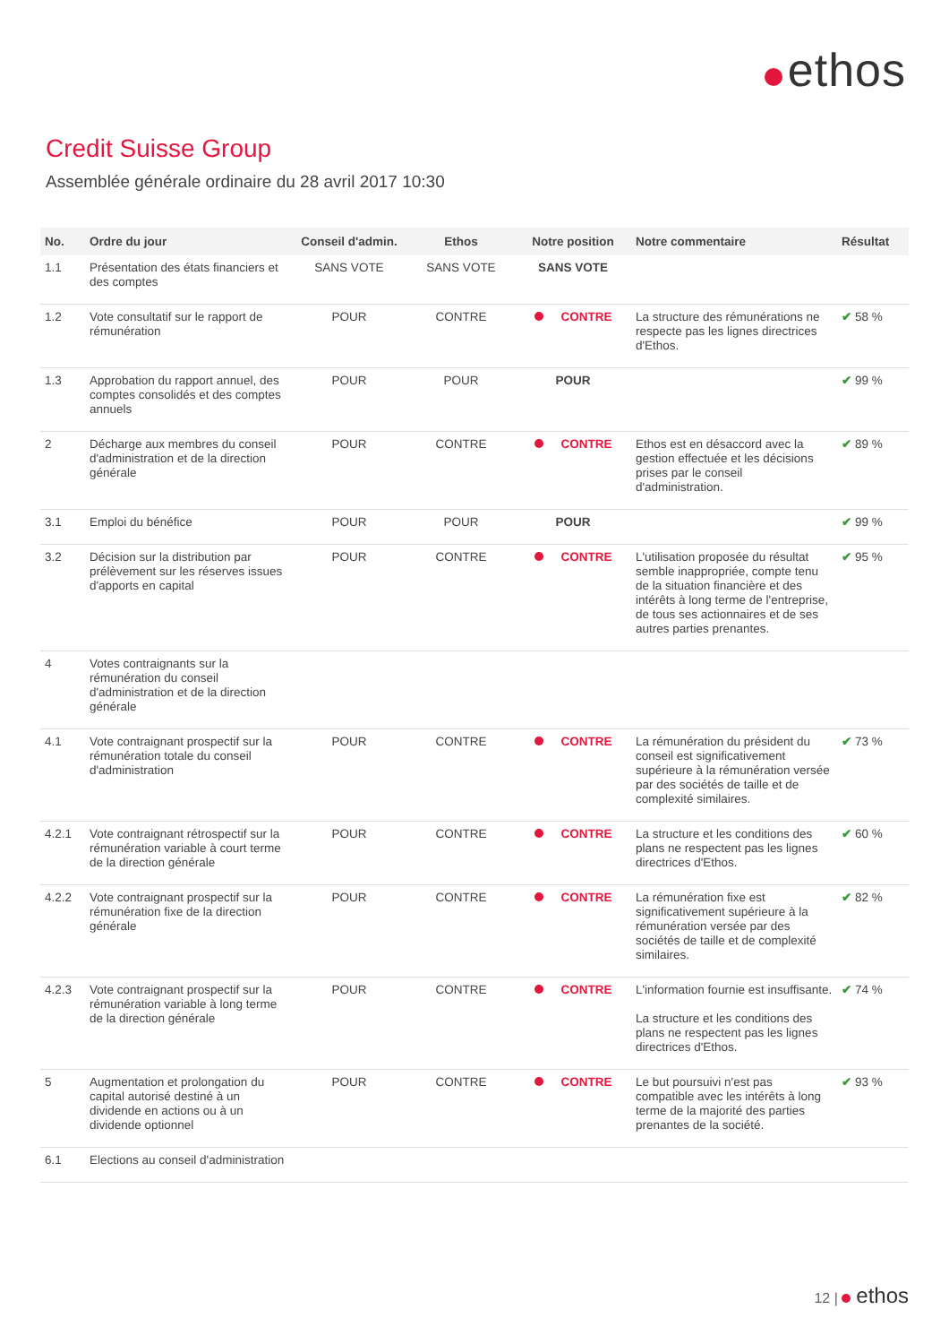ethos
Credit Suisse Group
Assemblée générale ordinaire du 28 avril 2017 10:30
| No. | Ordre du jour | Conseil d'admin. | Ethos | Notre position | Notre commentaire | Résultat |
| --- | --- | --- | --- | --- | --- | --- |
| 1.1 | Présentation des états financiers et des comptes | SANS VOTE | SANS VOTE | SANS VOTE | | |
| 1.2 | Vote consultatif sur le rapport de rémunération | POUR | CONTRE | CONTRE | La structure des rémunérations ne respecte pas les lignes directrices d'Ethos. | ✔ 58 % |
| 1.3 | Approbation du rapport annuel, des comptes consolidés et des comptes annuels | POUR | POUR | POUR | | ✔ 99 % |
| 2 | Décharge aux membres du conseil d'administration et de la direction générale | POUR | CONTRE | CONTRE | Ethos est en désaccord avec la gestion effectuée et les décisions prises par le conseil d'administration. | ✔ 89 % |
| 3.1 | Emploi du bénéfice | POUR | POUR | POUR | | ✔ 99 % |
| 3.2 | Décision sur la distribution par prélèvement sur les réserves issues d'apports en capital | POUR | CONTRE | CONTRE | L'utilisation proposée du résultat semble inappropriée, compte tenu de la situation financière et des intérêts à long terme de l'entreprise, de tous ses actionnaires et de ses autres parties prenantes. | ✔ 95 % |
| 4 | Votes contraignants sur la rémunération du conseil d'administration et de la direction générale | | | | | |
| 4.1 | Vote contraignant prospectif sur la rémunération totale du conseil d'administration | POUR | CONTRE | CONTRE | La rémunération du président du conseil est significativement supérieure à la rémunération versée par des sociétés de taille et de complexité similaires. | ✔ 73 % |
| 4.2.1 | Vote contraignant rétrospectif sur la rémunération variable à court terme de la direction générale | POUR | CONTRE | CONTRE | La structure et les conditions des plans ne respectent pas les lignes directrices d'Ethos. | ✔ 60 % |
| 4.2.2 | Vote contraignant prospectif sur la rémunération fixe de la direction générale | POUR | CONTRE | CONTRE | La rémunération fixe est significativement supérieure à la rémunération versée par des sociétés de taille et de complexité similaires. | ✔ 82 % |
| 4.2.3 | Vote contraignant prospectif sur la rémunération variable à long terme de la direction générale | POUR | CONTRE | CONTRE | L'information fournie est insuffisante. La structure et les conditions des plans ne respectent pas les lignes directrices d'Ethos. | ✔ 74 % |
| 5 | Augmentation et prolongation du capital autorisé destiné à un dividende en actions ou à un dividende optionnel | POUR | CONTRE | CONTRE | Le but poursuivi n'est pas compatible avec les intérêts à long terme de la majorité des parties prenantes de la société. | ✔ 93 % |
| 6.1 | Elections au conseil d'administration | | | | | |
12 | ethos